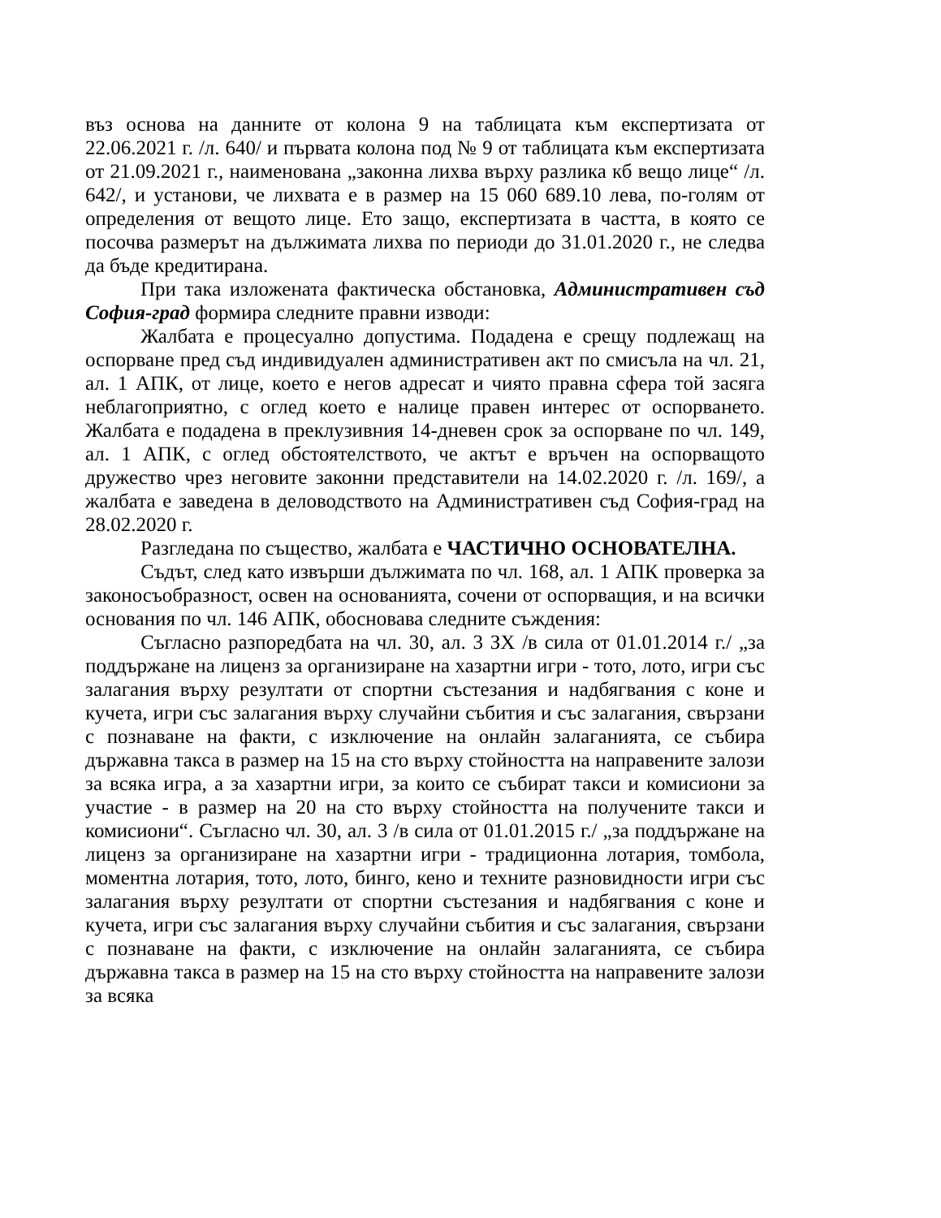въз основа на данните от колона 9 на таблицата към експертизата от 22.06.2021 г. /л. 640/ и първата колона под № 9 от таблицата към експертизата от 21.09.2021 г., наименована „законна лихва върху разлика кб вещо лице“ /л. 642/, и установи, че лихвата е в размер на 15 060 689.10 лева, по-голям от определения от вещото лице. Ето защо, експертизата в частта, в която се посочва размерът на дължимата лихва по периоди до 31.01.2020 г., не следва да бъде кредитирана.
При така изложената фактическа обстановка, Административен съд София-град формира следните правни изводи:
Жалбата е процесуално допустима. Подадена е срещу подлежащ на оспорване пред съд индивидуален административен акт по смисъла на чл. 21, ал. 1 АПК, от лице, което е негов адресат и чиято правна сфера той засяга неблагоприятно, с оглед което е налице правен интерес от оспорването. Жалбата е подадена в преклузивния 14-дневен срок за оспорване по чл. 149, ал. 1 АПК, с оглед обстоятелството, че актът е връчен на оспорващото дружество чрез неговите законни представители на 14.02.2020 г. /л. 169/, а жалбата е заведена в деловодството на Административен съд София-град на 28.02.2020 г.
Разгледана по същество, жалбата е ЧАСТИЧНО ОСНОВАТЕЛНА.
Съдът, след като извърши дължимата по чл. 168, ал. 1 АПК проверка за законосъобразност, освен на основанията, сочени от оспорващия, и на всички основания по чл. 146 АПК, обосновава следните съждения:
Съгласно разпоредбата на чл. 30, ал. 3 ЗХ /в сила от 01.01.2014 г./ „за поддържане на лиценз за организиране на хазартни игри - тото, лото, игри със залагания върху резултати от спортни състезания и надбягвания с коне и кучета, игри със залагания върху случайни събития и със залагания, свързани с познаване на факти, с изключение на онлайн залаганията, се събира държавна такса в размер на 15 на сто върху стойността на направените залози за всяка игра, а за хазартни игри, за които се събират такси и комисиони за участие - в размер на 20 на сто върху стойността на получените такси и комисиони“. Съгласно чл. 30, ал. 3 /в сила от 01.01.2015 г./ „за поддържане на лиценз за организиране на хазартни игри - традиционна лотария, томбола, моментна лотария, тото, лото, бинго, кено и техните разновидности игри със залагания върху резултати от спортни състезания и надбягвания с коне и кучета, игри със залагания върху случайни събития и със залагания, свързани с познаване на факти, с изключение на онлайн залаганията, се събира държавна такса в размер на 15 на сто върху стойността на направените залози за всяка